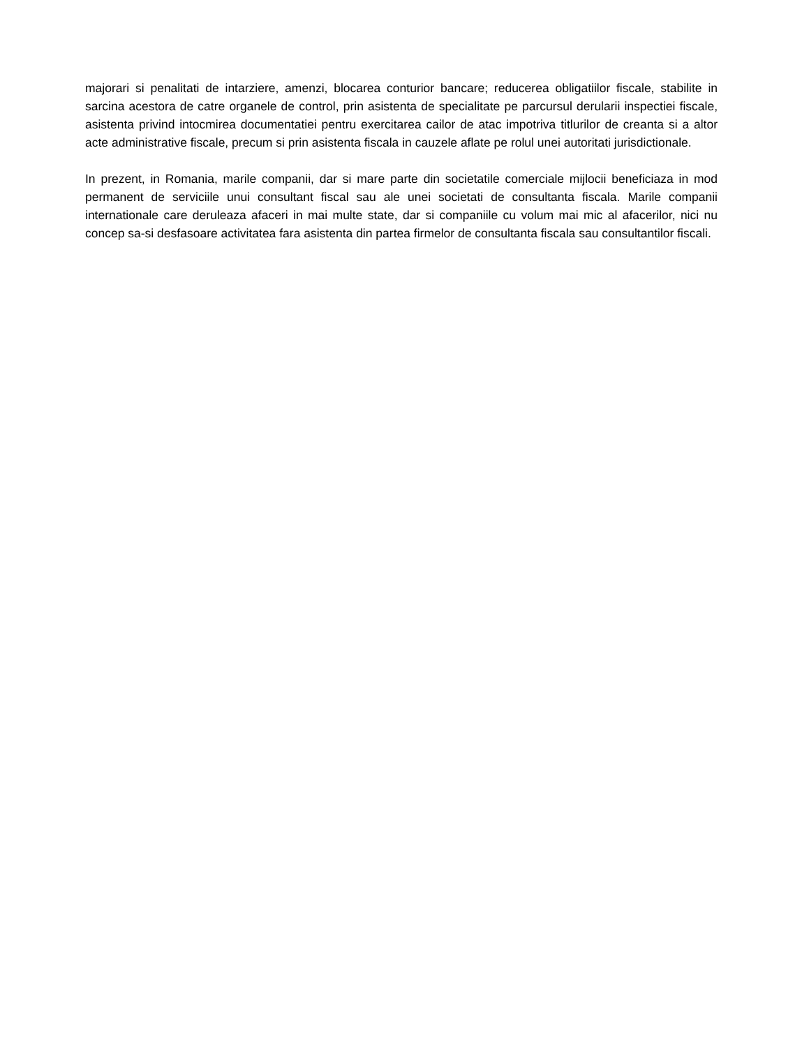majorari si penalitati de intarziere, amenzi, blocarea conturior bancare; reducerea obligatiilor fiscale, stabilite in sarcina acestora de catre organele de control, prin asistenta de specialitate pe parcursul derularii inspectiei fiscale, asistenta privind intocmirea documentatiei pentru exercitarea cailor de atac impotriva titlurilor de creanta si a altor acte administrative fiscale, precum si prin asistenta fiscala in cauzele aflate pe rolul unei autoritati jurisdictionale.
In prezent, in Romania, marile companii, dar si mare parte din societatile comerciale mijlocii beneficiaza in mod permanent de serviciile unui consultant fiscal sau ale unei societati de consultanta fiscala. Marile companii internationale care deruleaza afaceri in mai multe state, dar si companiile cu volum mai mic al afacerilor, nici nu concep sa-si desfasoare activitatea fara asistenta din partea firmelor de consultanta fiscala sau consultantilor fiscali.